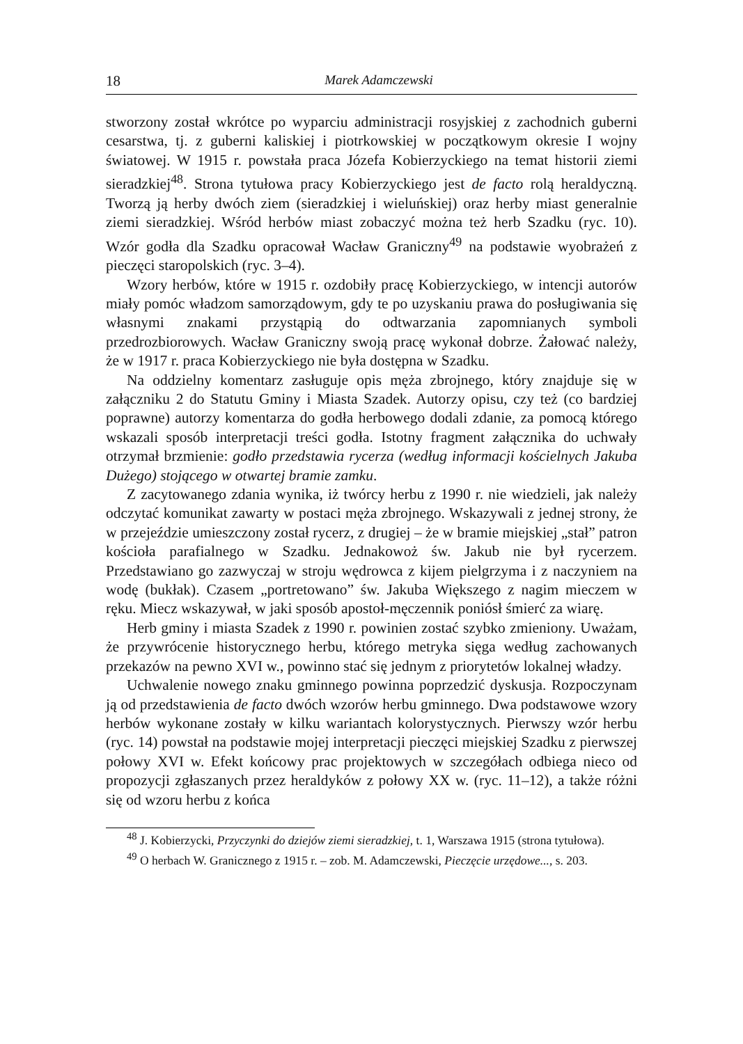18 Marek Adamczewski
stworzony został wkrótce po wyparciu administracji rosyjskiej z zachodnich guberni cesarstwa, tj. z guberni kaliskiej i piotrkowskiej w początkowym okresie I wojny światowej. W 1915 r. powstała praca Józefa Kobierzyckiego na temat historii ziemi sieradzkiej<sup>48</sup>. Strona tytułowa pracy Kobierzyckiego jest de facto rolą heraldyczną. Tworzą ją herby dwóch ziem (sieradzkiej i wieluńskiej) oraz herby miast generalnie ziemi sieradzkiej. Wśród herbów miast zobaczyć można też herb Szadku (ryc. 10). Wzór godła dla Szadku opracował Wacław Graniczny<sup>49</sup> na podstawie wyobrażeń z pieczęci staropolskich (ryc. 3–4).
Wzory herbów, które w 1915 r. ozdobiły pracę Kobierzyckiego, w intencji autorów miały pomóc władzom samorządowym, gdy te po uzyskaniu prawa do posługiwania się własnymi znakami przystąpią do odtwarzania zapomnianych symboli przedrozbiorowych. Wacław Graniczny swoją pracę wykonał dobrze. Żałować należy, że w 1917 r. praca Kobierzyckiego nie była dostępna w Szadku.
Na oddzielny komentarz zasługuje opis męża zbrojnego, który znajduje się w załączniku 2 do Statutu Gminy i Miasta Szadek. Autorzy opisu, czy też (co bardziej poprawne) autorzy komentarza do godła herbowego dodali zdanie, za pomocą którego wskazali sposób interpretacji treści godła. Istotny fragment załącznika do uchwały otrzymał brzmienie: godło przedstawia rycerza (według informacji kościelnych Jakuba Dużego) stojącego w otwartej bramie zamku.
Z zacytowanego zdania wynika, iż twórcy herbu z 1990 r. nie wiedzieli, jak należy odczytać komunikat zawarty w postaci męża zbrojnego. Wskazywali z jednej strony, że w przejeździe umieszczony został rycerz, z drugiej – że w bramie miejskiej „stał” patron kościoła parafialnego w Szadku. Jednakowoż św. Jakub nie był rycerzem. Przedstawiano go zazwyczaj w stroju wędrowca z kijem pielgrzyma i z naczyniem na wodę (bukłak). Czasem „portretowano” św. Jakuba Większego z nagim mieczem w ręku. Miecz wskazywał, w jaki sposób apostoł-męczennik poniósł śmierć za wiarę.
Herb gminy i miasta Szadek z 1990 r. powinien zostać szybko zmieniony. Uważam, że przywrócenie historycznego herbu, którego metryka sięga według zachowanych przekazów na pewno XVI w., powinno stać się jednym z priorytetów lokalnej władzy.
Uchwalenie nowego znaku gminnego powinna poprzedzić dyskusja. Rozpoczynam ją od przedstawienia de facto dwóch wzorów herbu gminnego. Dwa podstawowe wzory herbów wykonane zostały w kilku wariantach kolorystycznych. Pierwszy wzór herbu (ryc. 14) powstał na podstawie mojej interpretacji pieczęci miejskiej Szadku z pierwszej połowy XVI w. Efekt końcowy prac projektowych w szczegółach odbiega nieco od propozycji zgłaszanych przez heraldyków z połowy XX w. (ryc. 11–12), a także różni się od wzoru herbu z końca
<sup>48</sup> J. Kobierzycki, Przyczynki do dziejów ziemi sieradzkiej, t. 1, Warszawa 1915 (strona tytułowa).
<sup>49</sup> O herbach W. Granicznego z 1915 r. – zob. M. Adamczewski, Pieczęcie urzędowe..., s. 203.